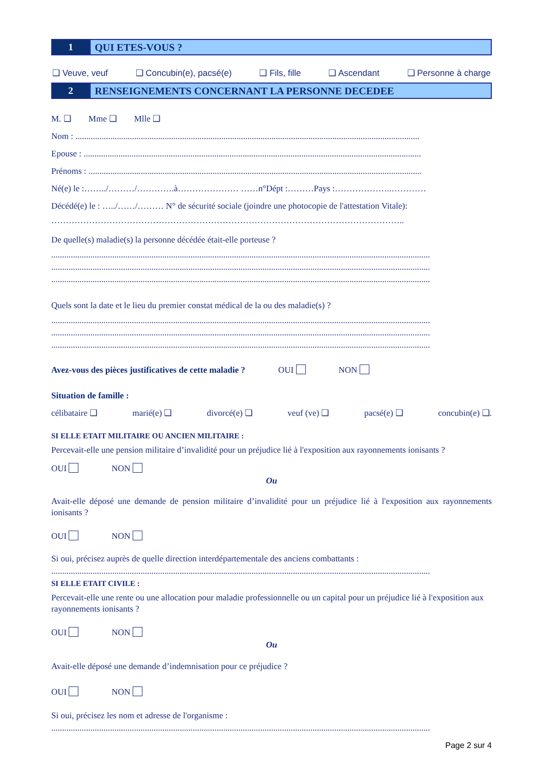1 QUI ETES-VOUS ?
❑ Veuve, veuf ❑ Concubin(e), pacsé(e) ❑ Fils, fille ❑ Ascendant ❑ Personne à charge
2 RENSEIGNEMENTS CONCERNANT LA PERSONNE DECEDEE
M. ❑ Mme ❑ Mlle ❑
Nom : ..............................................................................................................................................................
Epouse : ...........................................................................................................................................................
Prénoms : .........................................................................................................................................................
Né(e) le :……../………/………….à………………… ……n°Dépt :………Pays :………………..…………
Décédé(e) le : …../……/……… N° de sécurité sociale (joindre une photocopie de l'attestation Vitale):
…………………………………………………………………………………………………………..
De quelle(s) maladie(s) la personne décédée était-elle porteuse ?
..............................................................................................................................................................................
..............................................................................................................................................................................
..............................................................................................................................................................................
Quels sont la date et le lieu du premier constat médical de la ou des maladie(s) ?
..............................................................................................................................................................................
..............................................................................................................................................................................
..............................................................................................................................................................................
Avez-vous des pièces justificatives de cette maladie ? OUI NON
Situation de famille :
célibataire ❑ marié(e) ❑ divorcé(e) ❑ veuf (ve) ❑ pacsé(e) ❑ concubin(e) ❑.
SI ELLE ETAIT MILITAIRE OU ANCIEN MILITAIRE :
Percevait-elle une pension militaire d’invalidité pour un préjudice lié à l'exposition aux rayonnements ionisants ?
OUI NON
Ou
Avait-elle déposé une demande de pension militaire d’invalidité pour un préjudice lié à l'exposition aux rayonnements ionisants ?
OUI NON
Si oui, précisez auprès de quelle direction interdépartementale des anciens combattants :
..............................................................................................................................................................................
SI ELLE ETAIT CIVILE :
Percevait-elle une rente ou une allocation pour maladie professionnelle ou un capital pour un préjudice lié à l'exposition aux rayonnements ionisants ?
OUI NON
Ou
Avait-elle déposé une demande d’indemnisation pour ce préjudice ?
OUI NON
Si oui, précisez les nom et adresse de l'organisme :
..............................................................................................................................................................................
Page 2 sur 4